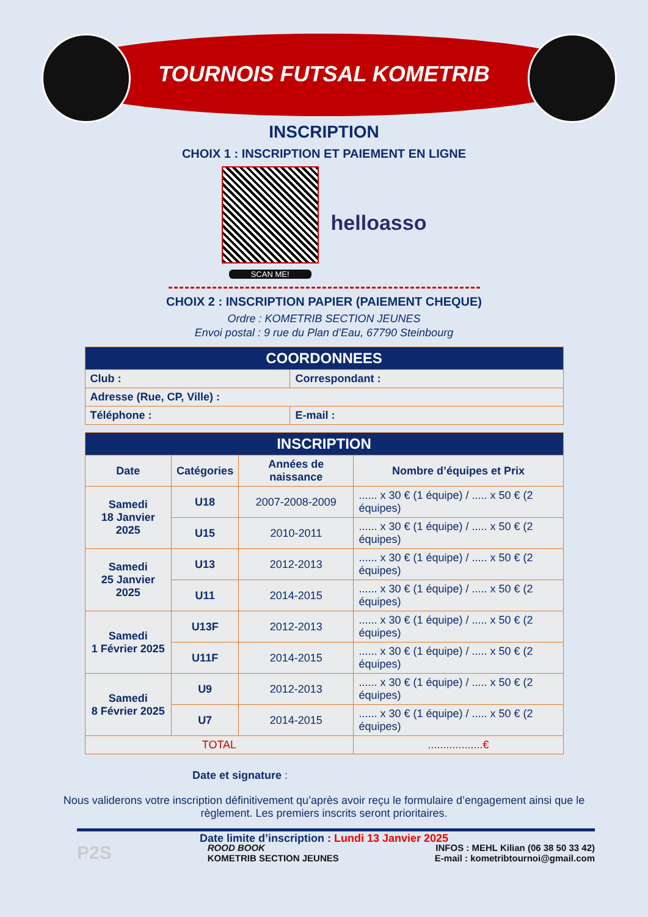TOURNOIS FUTSAL KOMETRIB
INSCRIPTION
CHOIX 1 : INSCRIPTION ET PAIEMENT EN LIGNE
SCAN ME!
helloasso
CHOIX 2 : INSCRIPTION PAPIER (PAIEMENT CHEQUE)
Ordre : KOMETRIB SECTION JEUNES
Envoi postal : 9 rue du Plan d’Eau, 67790 Steinbourg
| COORDONNEES | |
| --- | --- |
| Club : | Correspondant : |
| Adresse (Rue, CP, Ville) : | |
| Téléphone : | E-mail : |
| INSCRIPTION | | | |
| --- | --- | --- | --- |
| Date | Catégories | Années de naissance | Nombre d’équipes et Prix |
| Samedi 18 Janvier 2025 | U18 | 2007-2008-2009 | ...... x 30 € (1 équipe) / ..... x 50 € (2 équipes) |
| | U15 | 2010-2011 | ...... x 30 € (1 équipe) / ..... x 50 € (2 équipes) |
| Samedi 25 Janvier 2025 | U13 | 2012-2013 | ...... x 30 € (1 équipe) / ..... x 50 € (2 équipes) |
| | U11 | 2014-2015 | ...... x 30 € (1 équipe) / ..... x 50 € (2 équipes) |
| Samedi 1 Février 2025 | U13F | 2012-2013 | ...... x 30 € (1 équipe) / ..... x 50 € (2 équipes) |
| | U11F | 2014-2015 | ...... x 30 € (1 équipe) / ..... x 50 € (2 équipes) |
| Samedi 8 Février 2025 | U9 | 2012-2013 | ...... x 30 € (1 équipe) / ..... x 50 € (2 équipes) |
| | U7 | 2014-2015 | ...... x 30 € (1 équipe) / ..... x 50 € (2 équipes) |
| TOTAL | | | ..................€ |
Date et signature :
Nous validerons votre inscription définitivement qu’après avoir reçu le formulaire d’engagement ainsi que le règlement. Les premiers inscrits seront prioritaires.
Date limite d’inscription : Lundi 13 Janvier 2025
P2S
ROOD BOOK
KOMETRIB SECTION JEUNES
INFOS : MEHL Kilian (06 38 50 33 42)
E-mail : kometribtournoi@gmail.com